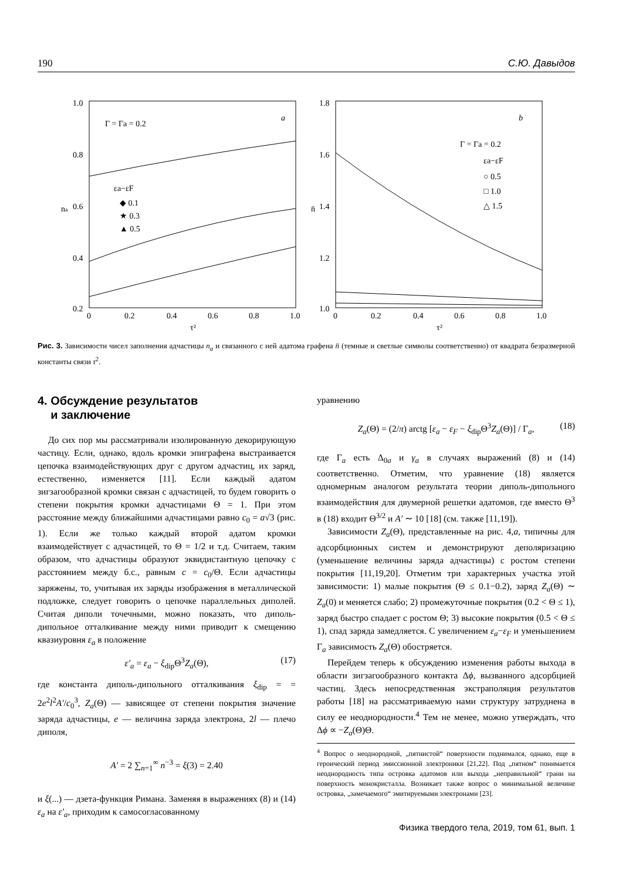190 С.Ю. Давыдов
1.0
0.8
0.6
0.4
0.2
0
0.2
0.4
0.6
0.8
1.0
τ²
na
Γ = Γa = 0.2
a
εa−εF
◆ 0.1
★ 0.3
▲ 0.5
1.8
1.6
1.4
1.2
1.0
0
0.2
0.4
0.6
0.8
1.0
τ²
n̄
b
Γ = Γa = 0.2
εa−εF
○ 0.5
□ 1.0
△ 1.5
Рис. 3. Зависимости чисел заполнения адчастицы n<sub>a</sub> и связанного с ней адатома графена n̄ (темные и светлые символы соответственно) от квадрата безразмерной константы связи τ<sup>2</sup>.
4. Обсуждение результатов
и заключение
До сих пор мы рассматривали изолированную декорирующую частицу. Если, однако, вдоль кромки эпиграфена выстраивается цепочка взаимодействующих друг с другом адчастиц, их заряд, естественно, изменяется [11]. Если каждый адатом зигзагообразной кромки связан с адчастицей, то будем говорить о степени покрытия кромки адчастицами Θ = 1. При этом расстояние между ближайшими адчастицами равно c<sub>0</sub> = a√3 (рис. 1). Если же только каждый второй адатом кромки взаимодействует с адчастицей, то Θ = 1/2 и т.д. Считаем, таким образом, что адчастицы образуют эквидистантную цепочку с расстоянием между б.с., равным c = c<sub>0</sub>/Θ. Если адчастицы заряжены, то, учитывая их заряды изображения в металлической подложке, следует говорить о цепочке параллельных диполей. Считая диполи точечными, можно показать, что диполь-дипольное отталкивание между ними приводит к смещению квазиуровня ε<sub>a</sub> в положение
ε′<sub>a</sub> = ε<sub>a</sub> − ξ<sub>dip</sub>Θ<sup>3</sup>Z<sub>a</sub>(Θ), (17)
где константа диполь-дипольного отталкивания ξ<sub>dip</sub> = = 2e<sup>2</sup>l<sup>2</sup>A′/c<sub>0</sub><sup>3</sup>, Z<sub>a</sub>(Θ) — зависящее от степени покрытия значение заряда адчастицы, e — величина заряда электрона, 2l — плечо диполя,
A′ = 2 ∑<sub>n=1</sub><sup>∞</sup> n<sup>−3</sup> = ξ(3) = 2.40
и ξ(...) — дзета-функция Римана. Заменяя в выражениях (8) и (14) ε<sub>a</sub> на ε′<sub>a</sub>, приходим к самосогласованному
уравнению
Z<sub>a</sub>(Θ) = (2/π) arctg [ε<sub>a</sub> − ε<sub>F</sub> − ξ<sub>dip</sub>Θ<sup>3</sup>Z<sub>a</sub>(Θ)] / Γ<sub>a</sub>, (18)
где Γ<sub>a</sub> есть Δ<sub>0a</sub> и γ<sub>a</sub> в случаях выражений (8) и (14) соответственно. Отметим, что уравнение (18) является одномерным аналогом результата теории диполь-дипольного взаимодействия для двумерной решетки адатомов, где вместо Θ<sup>3</sup> в (18) входит Θ<sup>3/2</sup> и A′ ∼ 10 [18] (см. также [11,19]).
Зависимости Z<sub>a</sub>(Θ), представленные на рис. 4,a, типичны для адсорбционных систем и демонстрируют деполяризацию (уменьшение величины заряда адчастицы) с ростом степени покрытия [11,19,20]. Отметим три характерных участка этой зависимости: 1) малые покрытия (Θ ≤ 0.1−0.2), заряд Z<sub>a</sub>(Θ) ∼ Z<sub>a</sub>(0) и меняется слабо; 2) промежуточные покрытия (0.2 < Θ ≤ 1), заряд быстро спадает с ростом Θ; 3) высокие покрытия (0.5 < Θ ≤ 1), спад заряда замедляется. С увеличением ε<sub>a</sub>−ε<sub>F</sub> и уменьшением Γ<sub>a</sub> зависимость Z<sub>a</sub>(Θ) обостряется.
Перейдем теперь к обсуждению изменения работы выхода в области зигзагообразного контакта Δϕ, вызванного адсорбцией частиц. Здесь непосредственная экстраполяция результатов работы [18] на рассматриваемую нами структуру затруднена в силу ее неоднородности.<sup>4</sup> Тем не менее, можно утверждать, что Δϕ ∝ −Z<sub>a</sub>(Θ)Θ.
<sup>4</sup> Вопрос о неоднородной, „пятнистой“ поверхности поднимался, однако, еще в героический период эмиссионной электроники [21,22]. Под „пятном“ понимается неоднородность типа островка адатомов или выхода „неправильной“ грани на поверхность монокристалла. Возникает также вопрос о минимальной величине островка, „замечаемого“ эмитируемыми электронами [23].
Физика твердого тела, 2019, том 61, вып. 1